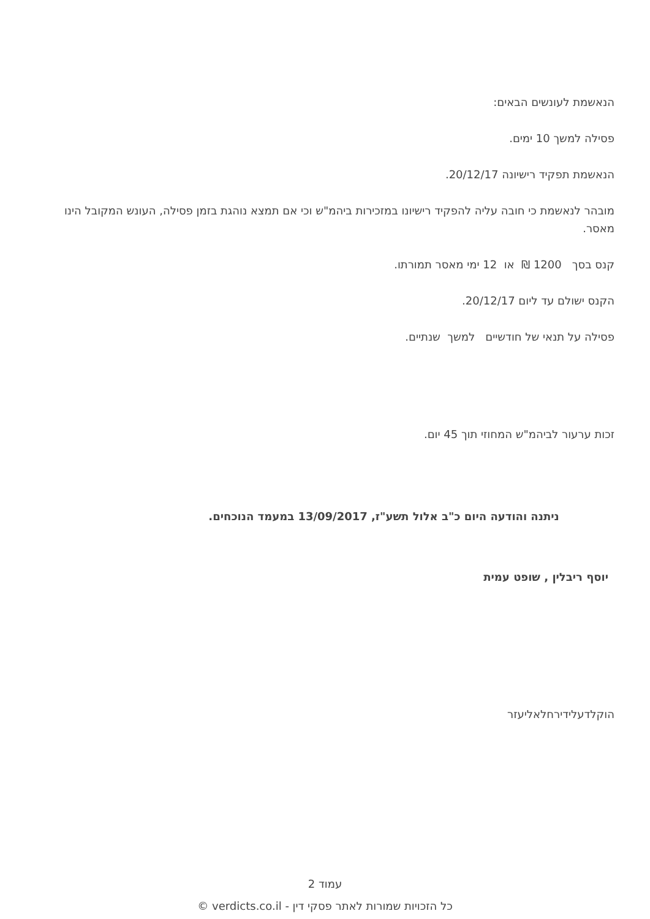הנאשמת לעונשים הבאים:
פסילה למשך 10 ימים.
הנאשמת תפקיד רישיונה 20/12/17.
מובהר לנאשמת כי חובה עליה להפקיד רישיונו במזכירות ביהמ"ש וכי אם תמצא נוהגת בזמן פסילה, העונש המקובל הינו מאסר.
קנס בסך 1200 ₪ או 12 ימי מאסר תמורתו.
הקנס ישולם עד ליום 20/12/17.
פסילה על תנאי של חודשיים למשך שנתיים.
זכות ערעור לביהמ"ש המחוזי תוך 45 יום.
ניתנה והודעה היום כ"ב אלול תשע"ז, 13/09/2017 במעמד הנוכחים.
יוסף ריבלין , שופט עמית
הוקלדעלידירחלאליעזר
עמוד 2
כל הזכויות שמורות לאתר פסקי דין - verdicts.co.il ©